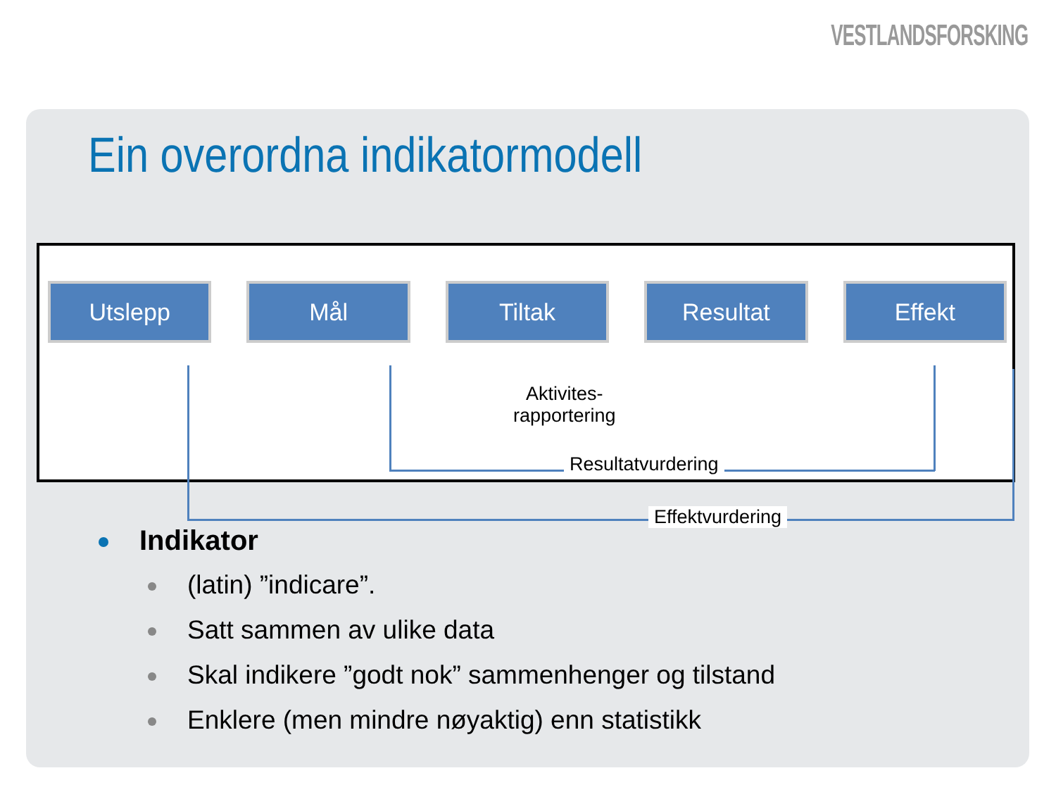VESTLANDSFORSKING
Ein overordna indikatormodell
Utslepp Mål Tiltak Resultat Effekt
Aktivites-
rapportering
Resultatvurdering
Effektvurdering
Indikator
(latin) ”indicare”.
Satt sammen av ulike data
Skal indikere ”godt nok” sammenhenger og tilstand
Enklere (men mindre nøyaktig) enn statistikk